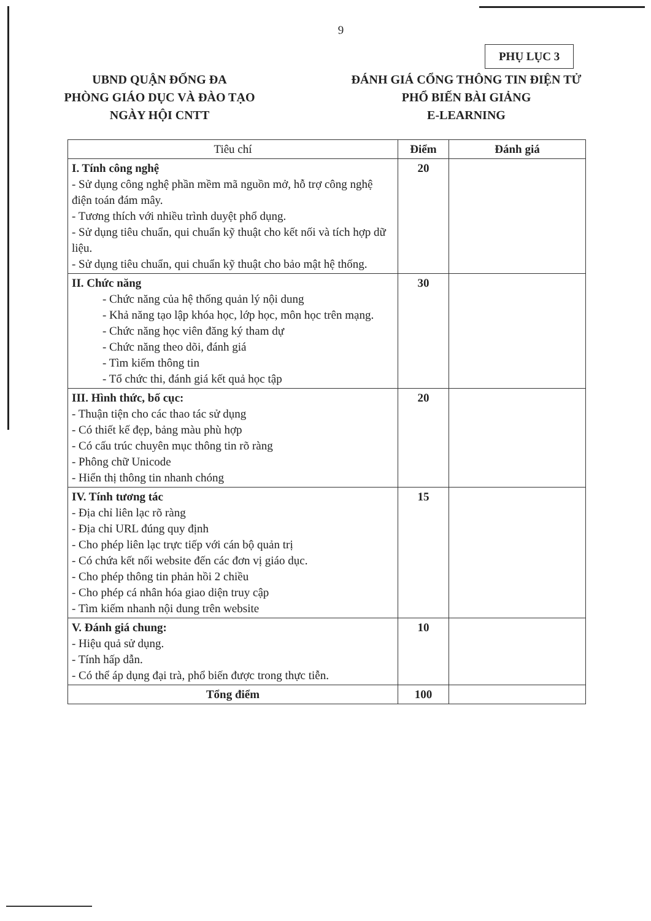9
PHỤ LỤC 3
UBND QUẬN ĐỐNG ĐA
PHÒNG GIÁO DỤC VÀ ĐÀO TẠO
NGÀY HỘI CNTT
ĐÁNH GIÁ CỔNG THÔNG TIN ĐIỆN TỬ
PHỔ BIẾN BÀI GIẢNG
E-LEARNING
| Tiêu chí | Điểm | Đánh giá |
| --- | --- | --- |
| I. Tính công nghệ - Sử dụng công nghệ phần mềm mã nguồn mở, hỗ trợ công nghệ điện toán đám mây. - Tương thích với nhiều trình duyệt phổ dụng. - Sử dụng tiêu chuẩn, qui chuẩn kỹ thuật cho kết nối và tích hợp dữ liệu. - Sử dụng tiêu chuẩn, qui chuẩn kỹ thuật cho bảo mật hệ thống. | 20 | |
| II. Chức năng - Chức năng của hệ thống quản lý nội dung - Khả năng tạo lập khóa học, lớp học, môn học trên mạng. - Chức năng học viên đăng ký tham dự - Chức năng theo dõi, đánh giá - Tìm kiếm thông tin - Tổ chức thi, đánh giá kết quả học tập | 30 | |
| III. Hình thức, bố cục: - Thuận tiện cho các thao tác sử dụng - Có thiết kế đẹp, bảng màu phù hợp - Có cấu trúc chuyên mục thông tin rõ ràng - Phông chữ Unicode - Hiển thị thông tin nhanh chóng | 20 | |
| IV. Tính tương tác - Địa chỉ liên lạc rõ ràng - Địa chỉ URL đúng quy định - Cho phép liên lạc trực tiếp với cán bộ quản trị - Có chứa kết nối website đến các đơn vị giáo dục. - Cho phép thông tin phản hồi 2 chiều - Cho phép cá nhân hóa giao diện truy cập - Tìm kiếm nhanh nội dung trên website | 15 | |
| V. Đánh giá chung: - Hiệu quả sử dụng. - Tính hấp dẫn. - Có thể áp dụng đại trà, phổ biến được trong thực tiễn. | 10 | |
| Tổng điểm | 100 | |